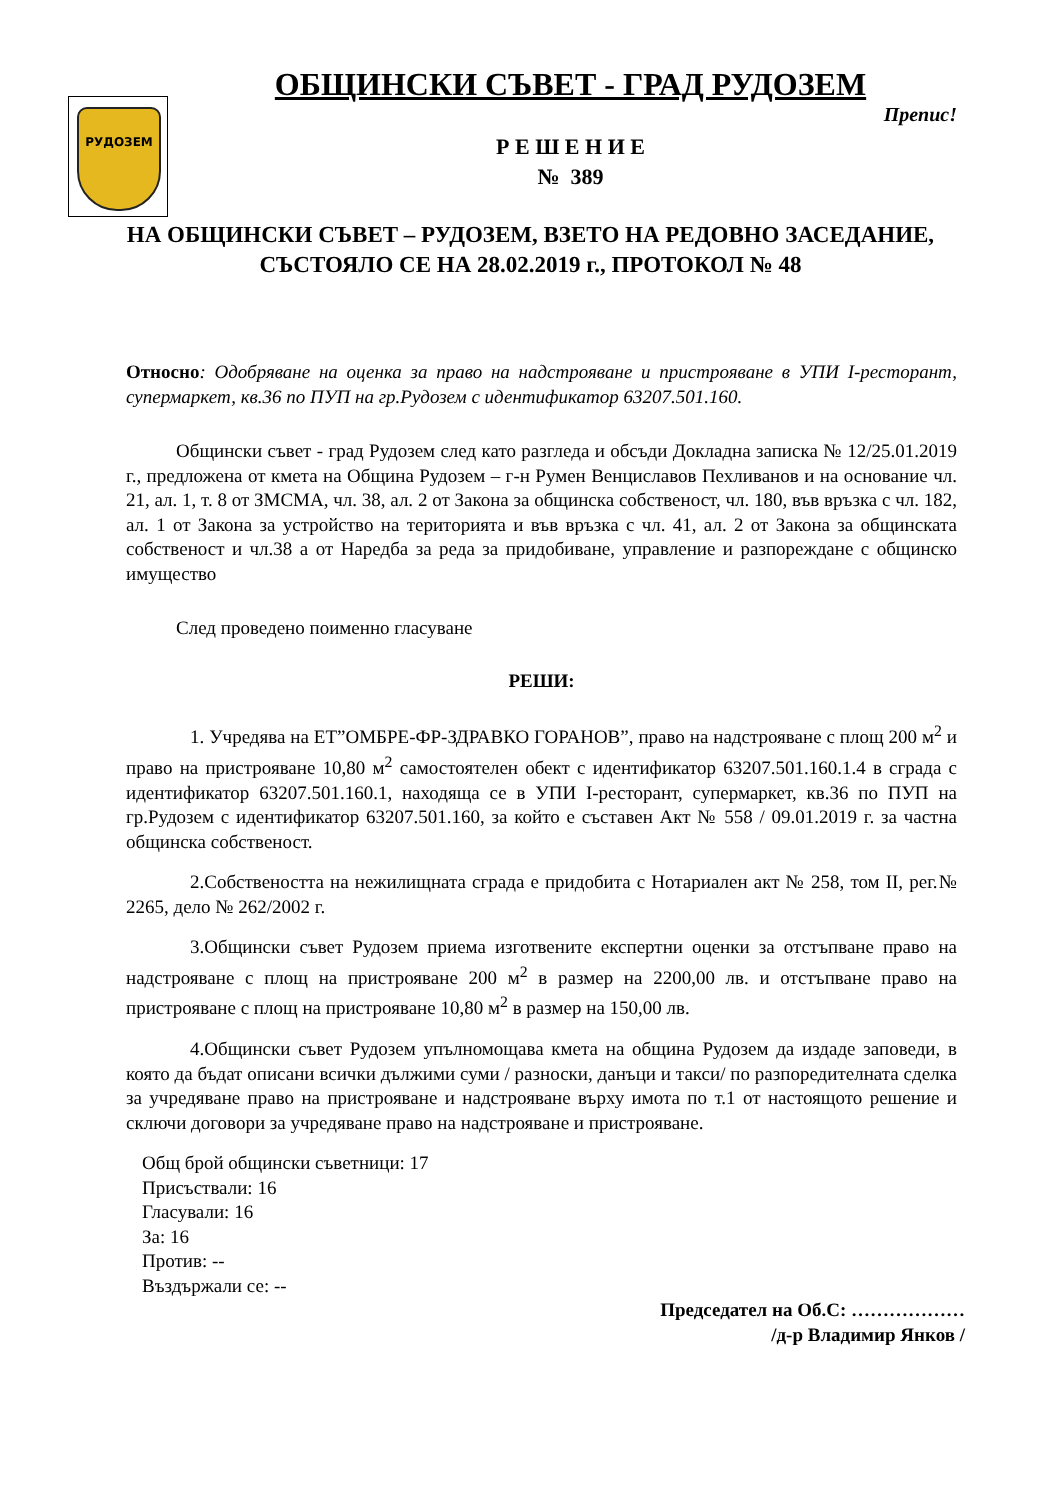РУДОЗЕМ
ОБЩИНСКИ СЪВЕТ - ГРАД РУДОЗЕМ
Препис!
Р Е Ш Е Н И Е
№ 389
НА ОБЩИНСКИ СЪВЕТ – РУДОЗЕМ, ВЗЕТО НА РЕДОВНО ЗАСЕДАНИЕ, СЪСТОЯЛО СЕ НА 28.02.2019 г., ПРОТОКОЛ № 48
Относно: Одобряване на оценка за право на надстрояване и пристрояване в УПИ I-ресторант, супермаркет, кв.36 по ПУП на гр.Рудозем с идентификатор 63207.501.160.
Общински съвет - град Рудозем след като разгледа и обсъди Докладна записка № 12/25.01.2019 г., предложена от кмета на Община Рудозем – г-н Румен Венциславов Пехливанов и на основание чл. 21, ал. 1, т. 8 от ЗМСМА, чл. 38, ал. 2 от Закона за общинска собственост, чл. 180, във връзка с чл. 182, ал. 1 от Закона за устройство на територията и във връзка с чл. 41, ал. 2 от Закона за общинската собственост и чл.38 а от Наредба за реда за придобиване, управление и разпореждане с общинско имущество
След проведено поименно гласуване
РЕШИ:
1. Учредява на ЕТ”ОМБРЕ-ФР-ЗДРАВКО ГОРАНОВ”, право на надстрояване с площ 200 м<sup>2</sup> и право на пристрояване 10,80 м<sup>2</sup> самостоятелен обект с идентификатор 63207.501.160.1.4 в сграда с идентификатор 63207.501.160.1, находяща се в УПИ I-ресторант, супермаркет, кв.36 по ПУП на гр.Рудозем с идентификатор 63207.501.160, за който е съставен Акт № 558 / 09.01.2019 г. за частна общинска собственост.
2.Собствеността на нежилищната сграда е придобита с Нотариален акт № 258, том II, рег.№ 2265, дело № 262/2002 г.
3.Общински съвет Рудозем приема изготвените експертни оценки за отстъпване право на надстрояване с площ на пристрояване 200 м<sup>2</sup> в размер на 2200,00 лв. и отстъпване право на пристрояване с площ на пристрояване 10,80 м<sup>2</sup> в размер на 150,00 лв.
4.Общински съвет Рудозем упълномощава кмета на община Рудозем да издаде заповеди, в която да бъдат описани всички дължими суми / разноски, данъци и такси/ по разпоредителната сделка за учредяване право на пристрояване и надстрояване върху имота по т.1 от настоящото решение и сключи договори за учредяване право на надстрояване и пристрояване.
Общ брой общински съветници: 17
Присъствали: 16
Гласували: 16
За: 16
Против: --
Въздържали се: --
Председател на Об.С: ………………
/д-р Владимир Янков /